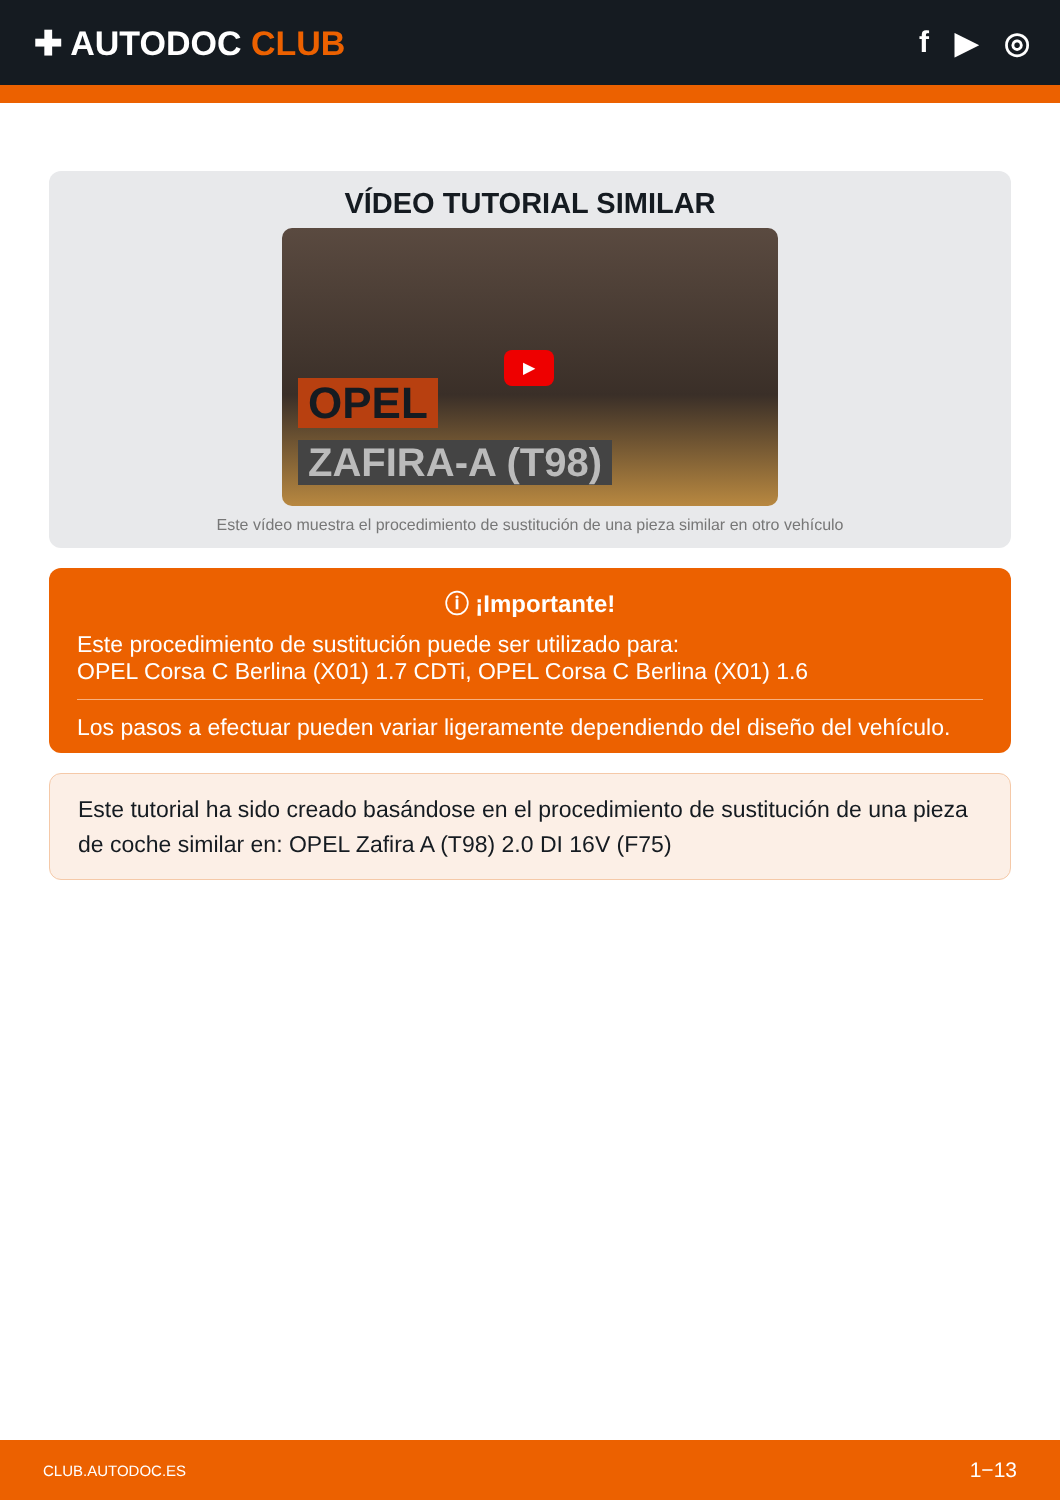✚ AUTODOC CLUB f ▶ ◎
VÍDEO TUTORIAL SIMILAR
▶
OPEL
ZAFIRA-A (T98)
Este vídeo muestra el procedimiento de sustitución de una pieza similar en otro vehículo
ⓘ ¡Importante!
Este procedimiento de sustitución puede ser utilizado para:
OPEL Corsa C Berlina (X01) 1.7 CDTi, OPEL Corsa C Berlina (X01) 1.6
Los pasos a efectuar pueden variar ligeramente dependiendo del diseño del vehículo.
Este tutorial ha sido creado basándose en el procedimiento de sustitución de una pieza de coche similar en: OPEL Zafira A (T98) 2.0 DI 16V (F75)
CLUB.AUTODOC.ES 1−13